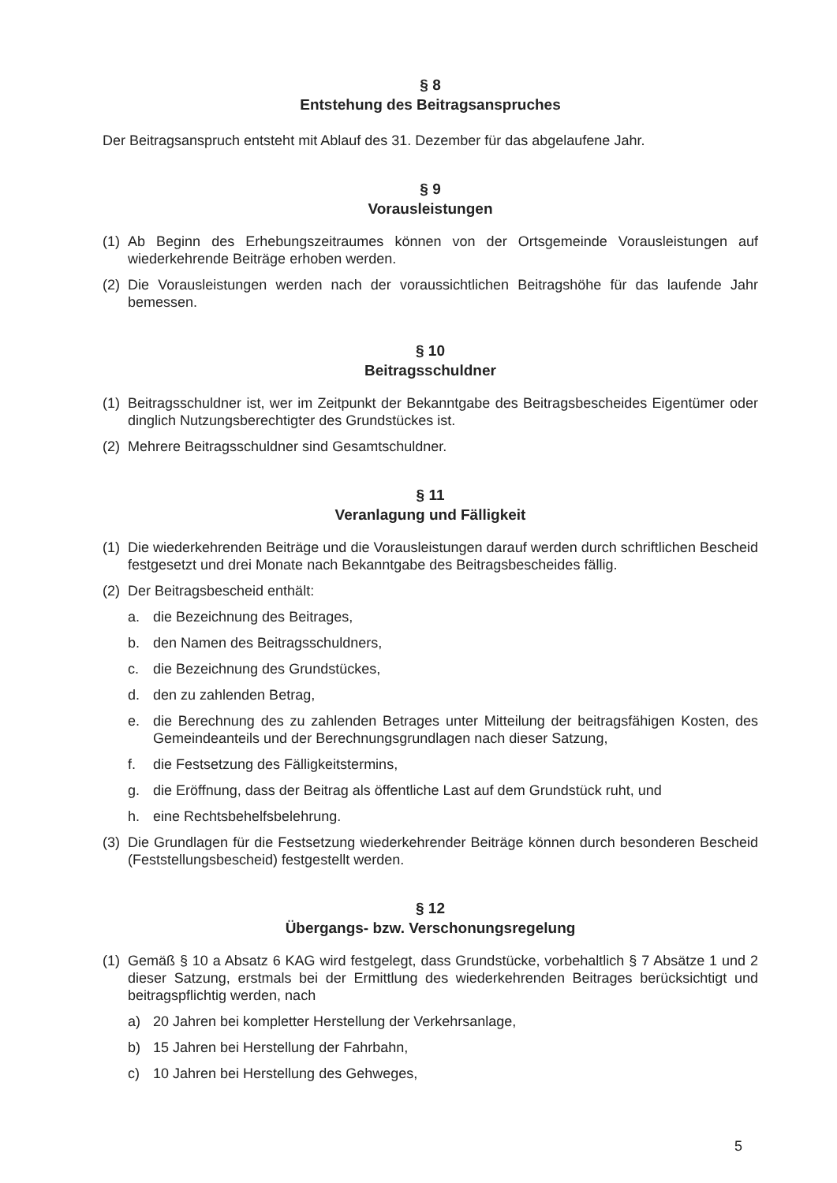§ 8
Entstehung des Beitragsanspruches
Der Beitragsanspruch entsteht mit Ablauf des 31. Dezember für das abgelaufene Jahr.
§ 9
Vorausleistungen
(1) Ab Beginn des Erhebungszeitraumes können von der Ortsgemeinde Vorausleistungen auf wiederkehrende Beiträge erhoben werden.
(2) Die Vorausleistungen werden nach der voraussichtlichen Beitragshöhe für das laufende Jahr bemessen.
§ 10
Beitragsschuldner
(1) Beitragsschuldner ist, wer im Zeitpunkt der Bekanntgabe des Beitragsbescheides Eigentümer oder dinglich Nutzungsberechtigter des Grundstückes ist.
(2) Mehrere Beitragsschuldner sind Gesamtschuldner.
§ 11
Veranlagung und Fälligkeit
(1) Die wiederkehrenden Beiträge und die Vorausleistungen darauf werden durch schriftlichen Bescheid festgesetzt und drei Monate nach Bekanntgabe des Beitragsbescheides fällig.
(2) Der Beitragsbescheid enthält:
a. die Bezeichnung des Beitrages,
b. den Namen des Beitragsschuldners,
c. die Bezeichnung des Grundstückes,
d. den zu zahlenden Betrag,
e. die Berechnung des zu zahlenden Betrages unter Mitteilung der beitragsfähigen Kosten, des Gemeindeanteils und der Berechnungsgrundlagen nach dieser Satzung,
f. die Festsetzung des Fälligkeitstermins,
g. die Eröffnung, dass der Beitrag als öffentliche Last auf dem Grundstück ruht, und
h. eine Rechtsbehelfsbelehrung.
(3) Die Grundlagen für die Festsetzung wiederkehrender Beiträge können durch besonderen Bescheid (Feststellungsbescheid) festgestellt werden.
§ 12
Übergangs- bzw. Verschonungsregelung
(1) Gemäß § 10 a Absatz 6 KAG wird festgelegt, dass Grundstücke, vorbehaltlich § 7 Absätze 1 und 2 dieser Satzung, erstmals bei der Ermittlung des wiederkehrenden Beitrages berücksichtigt und beitragspflichtig werden, nach
a) 20 Jahren bei kompletter Herstellung der Verkehrsanlage,
b) 15 Jahren bei Herstellung der Fahrbahn,
c) 10 Jahren bei Herstellung des Gehweges,
5